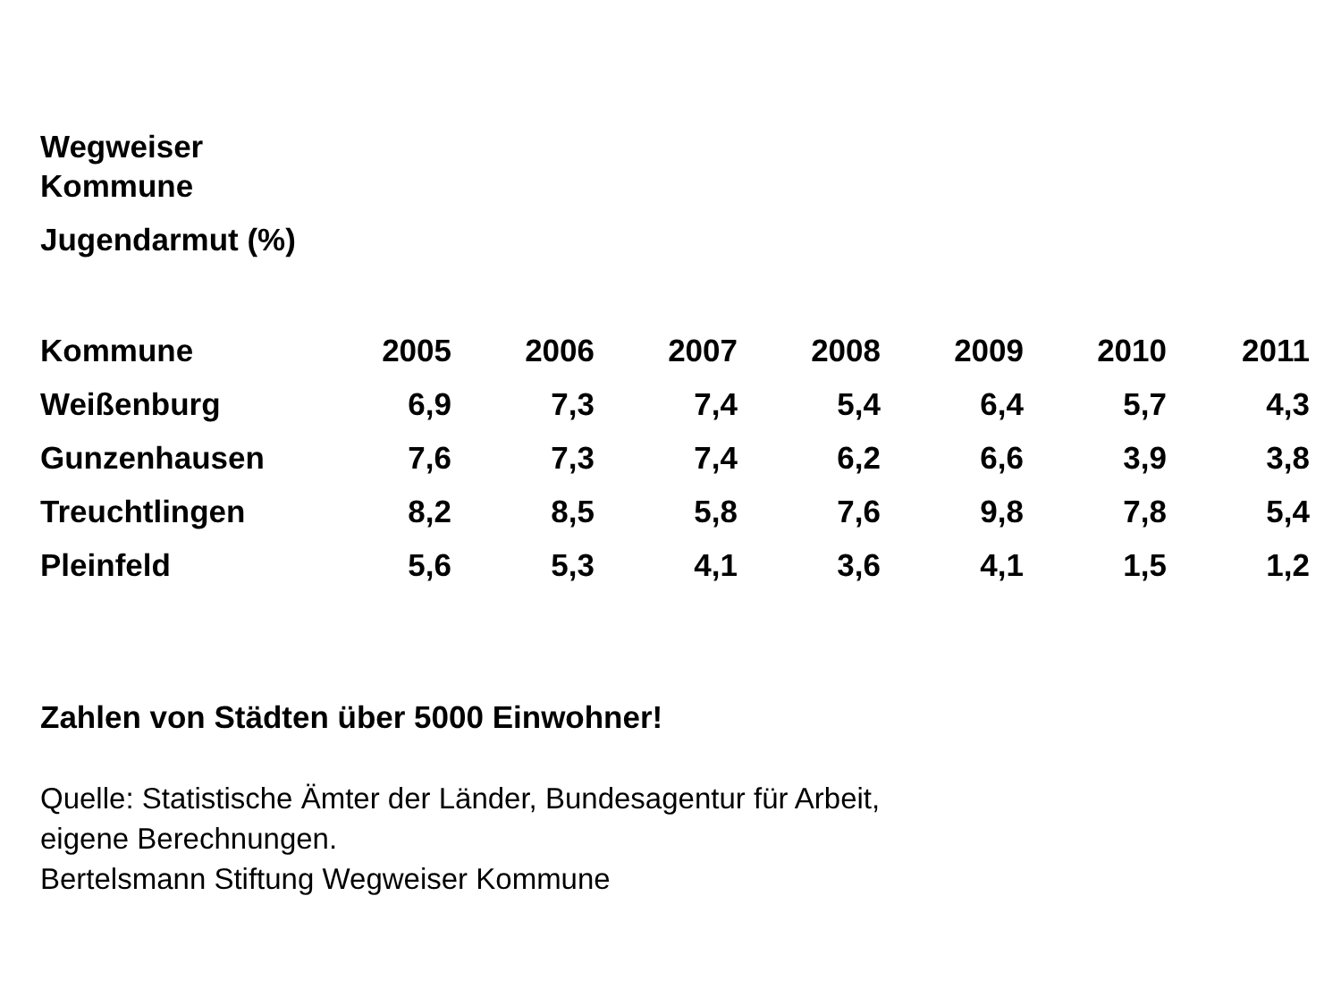Wegweiser
Kommune
Jugendarmut (%)
| Kommune | 2005 | 2006 | 2007 | 2008 | 2009 | 2010 | 2011 |
| --- | --- | --- | --- | --- | --- | --- | --- |
| Weißenburg | 6,9 | 7,3 | 7,4 | 5,4 | 6,4 | 5,7 | 4,3 |
| Gunzenhausen | 7,6 | 7,3 | 7,4 | 6,2 | 6,6 | 3,9 | 3,8 |
| Treuchtlingen | 8,2 | 8,5 | 5,8 | 7,6 | 9,8 | 7,8 | 5,4 |
| Pleinfeld | 5,6 | 5,3 | 4,1 | 3,6 | 4,1 | 1,5 | 1,2 |
Zahlen von Städten über 5000 Einwohner!
Quelle: Statistische Ämter der Länder, Bundesagentur für Arbeit,
eigene Berechnungen.
Bertelsmann Stiftung Wegweiser Kommune